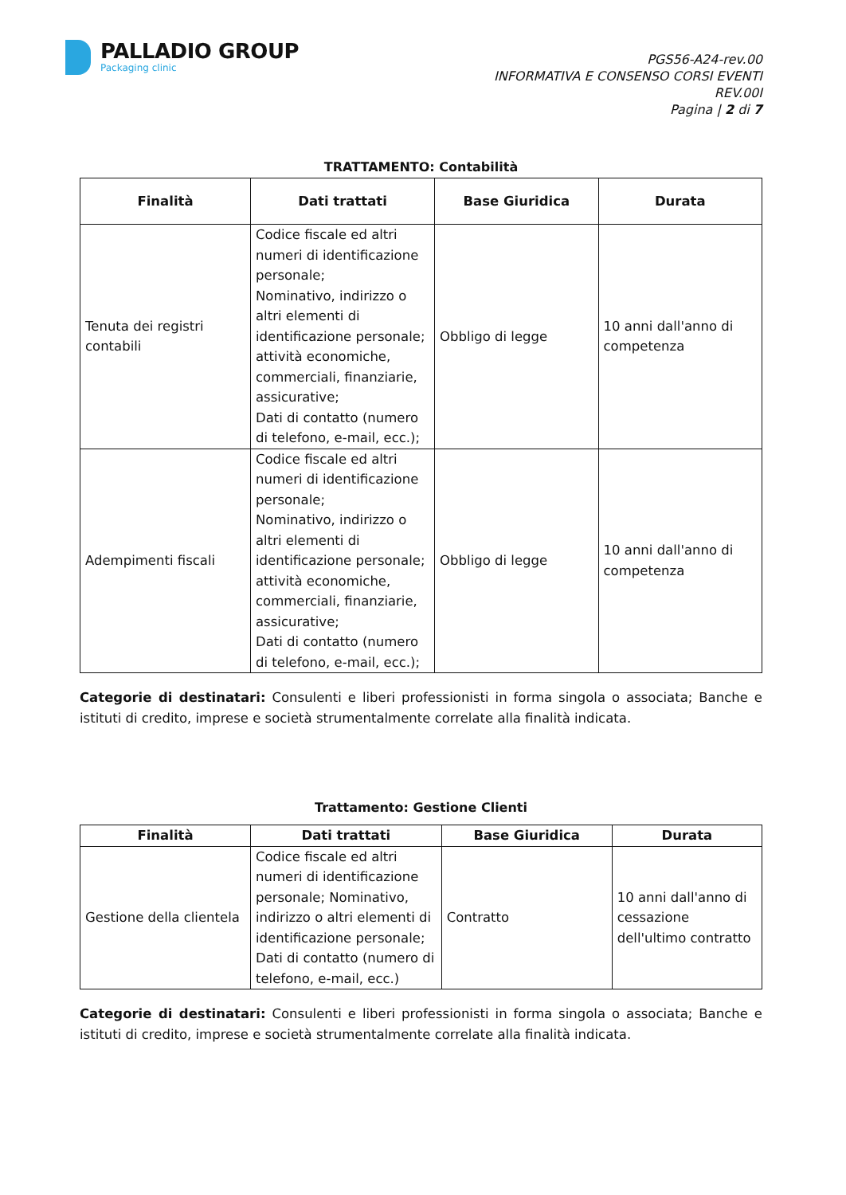PALLADIO GROUP
Packaging clinic
PGS56-A24-rev.00
INFORMATIVA E CONSENSO CORSI EVENTI
REV.00I
Pagina | 2 di 7
TRATTAMENTO: Contabilità
| Finalità | Dati trattati | Base Giuridica | Durata |
| --- | --- | --- | --- |
| Tenuta dei registri contabili | Codice fiscale ed altri numeri di identificazione personale; Nominativo, indirizzo o altri elementi di identificazione personale; attività economiche, commerciali, finanziarie, assicurative; Dati di contatto (numero di telefono, e-mail, ecc.); | Obbligo di legge | 10 anni dall'anno di competenza |
| Adempimenti fiscali | Codice fiscale ed altri numeri di identificazione personale; Nominativo, indirizzo o altri elementi di identificazione personale; attività economiche, commerciali, finanziarie, assicurative; Dati di contatto (numero di telefono, e-mail, ecc.); | Obbligo di legge | 10 anni dall'anno di competenza |
Categorie di destinatari: Consulenti e liberi professionisti in forma singola o associata; Banche e istituti di credito, imprese e società strumentalmente correlate alla finalità indicata.
Trattamento: Gestione Clienti
| Finalità | Dati trattati | Base Giuridica | Durata |
| --- | --- | --- | --- |
| Gestione della clientela | Codice fiscale ed altri numeri di identificazione personale; Nominativo, indirizzo o altri elementi di identificazione personale; Dati di contatto (numero di telefono, e-mail, ecc.) | Contratto | 10 anni dall'anno di cessazione dell'ultimo contratto |
Categorie di destinatari: Consulenti e liberi professionisti in forma singola o associata; Banche e istituti di credito, imprese e società strumentalmente correlate alla finalità indicata.